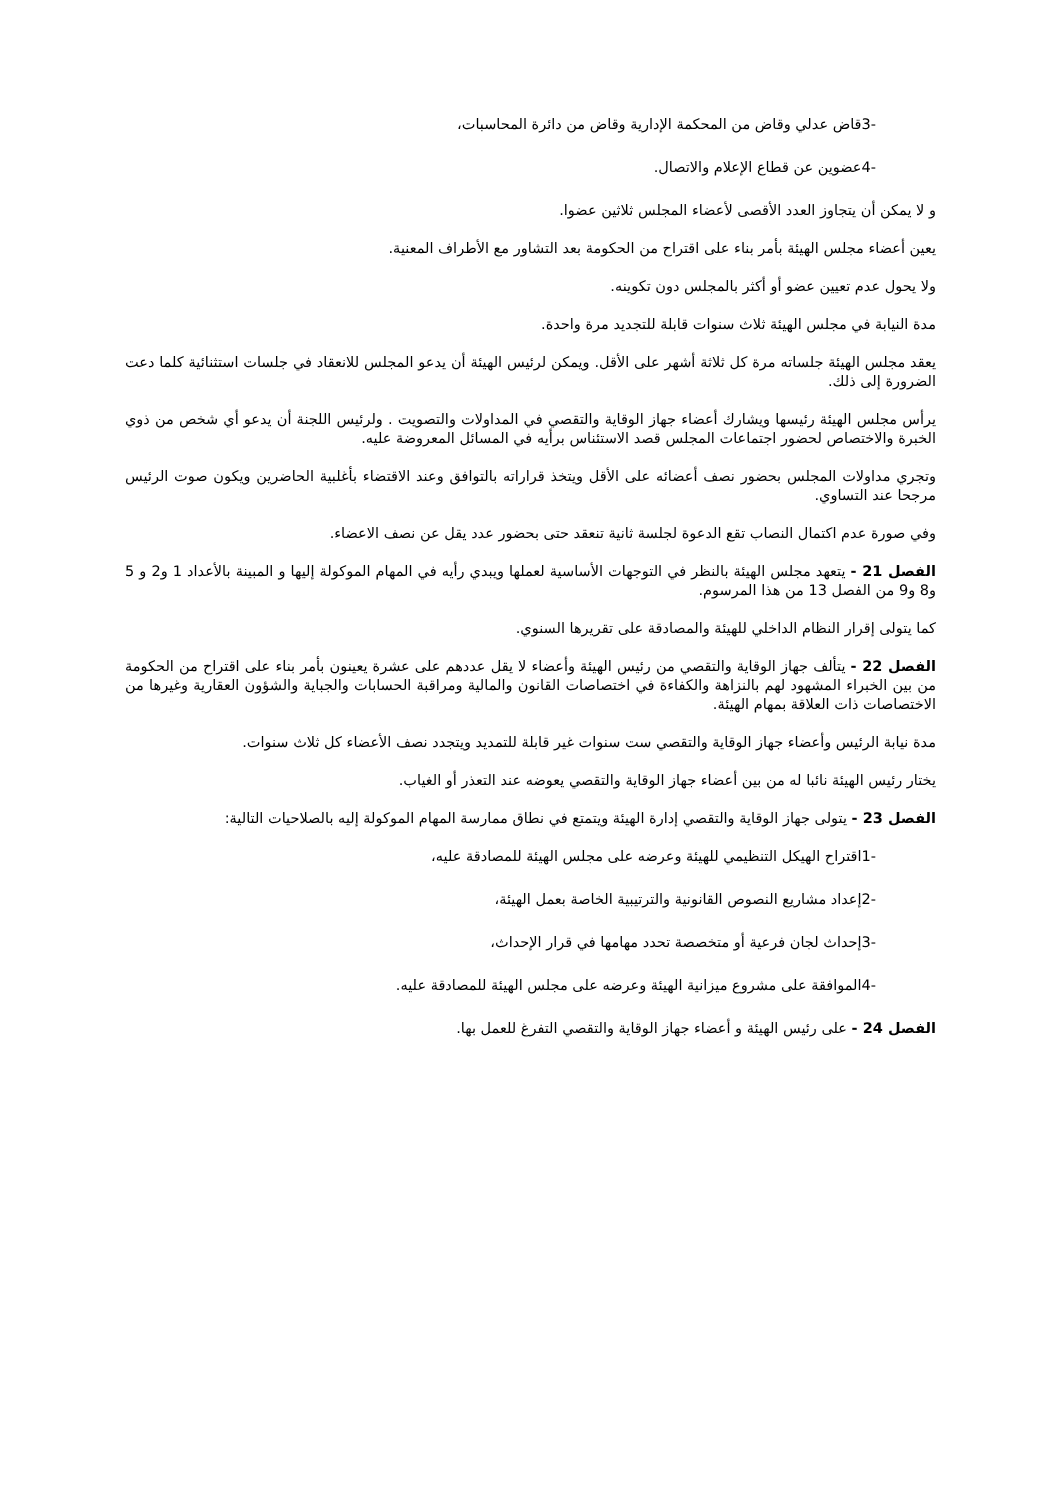-3قاض عدلي وقاض من المحكمة الإدارية وقاض من دائرة المحاسبات،
-4عضوين عن قطاع الإعلام والاتصال.
و لا يمكن أن يتجاوز العدد الأقصى لأعضاء المجلس ثلاثين عضوا.
يعين أعضاء مجلس الهيئة بأمر بناء على اقتراح من الحكومة بعد التشاور مع الأطراف المعنية.
ولا يحول عدم تعيين عضو أو أكثر بالمجلس دون تكوينه.
مدة النيابة في مجلس الهيئة ثلاث سنوات قابلة للتجديد مرة واحدة.
يعقد مجلس الهيئة جلساته مرة كل ثلاثة أشهر على الأقل. ويمكن لرئيس الهيئة أن يدعو المجلس للانعقاد في جلسات استثنائية كلما دعت الضرورة إلى ذلك.
يرأس مجلس الهيئة رئيسها ويشارك أعضاء جهاز الوقاية والتقصي في المداولات والتصويت . ولرئيس اللجنة أن يدعو أي شخص من ذوي الخبرة والاختصاص لحضور اجتماعات المجلس قصد الاستئناس برأيه في المسائل المعروضة عليه.
وتجري مداولات المجلس بحضور نصف أعضائه على الأقل ويتخذ قراراته بالتوافق وعند الاقتضاء بأغلبية الحاضرين ويكون صوت الرئيس مرجحا عند التساوي.
وفي صورة عدم اكتمال النصاب تقع الدعوة لجلسة ثانية تنعقد حتى بحضور عدد يقل عن نصف الاعضاء.
الفصل 21 - يتعهد مجلس الهيئة بالنظر في التوجهات الأساسية لعملها ويبدي رأيه في المهام الموكولة إليها و المبينة بالأعداد 1 و2 و 5 و8 و9 من الفصل 13 من هذا المرسوم.
كما يتولى إقرار النظام الداخلي للهيئة والمصادقة على تقريرها السنوي.
الفصل 22 - يتألف جهاز الوقاية والتقصي من رئيس الهيئة وأعضاء لا يقل عددهم على عشرة يعينون بأمر بناء على اقتراح من الحكومة من بين الخبراء المشهود لهم بالنزاهة والكفاءة في اختصاصات القانون والمالية ومراقبة الحسابات والجباية والشؤون العقارية وغيرها من الاختصاصات ذات العلاقة بمهام الهيئة.
مدة نيابة الرئيس وأعضاء جهاز الوقاية والتقصي ست سنوات غير قابلة للتمديد ويتجدد نصف الأعضاء كل ثلاث سنوات.
يختار رئيس الهيئة نائبا له من بين أعضاء جهاز الوقاية والتقصي يعوضه عند التعذر أو الغياب.
الفصل 23 - يتولى جهاز الوقاية والتقصي إدارة الهيئة ويتمتع في نطاق ممارسة المهام الموكولة إليه بالصلاحيات التالية:
-1اقتراح الهيكل التنظيمي للهيئة وعرضه على مجلس الهيئة للمصادقة عليه،
-2إعداد مشاريع النصوص القانونية والترتيبية الخاصة بعمل الهيئة،
-3إحداث لجان فرعية أو متخصصة تحدد مهامها في قرار الإحداث،
-4الموافقة على مشروع ميزانية الهيئة وعرضه على مجلس الهيئة للمصادقة عليه.
الفصل 24 - على رئيس الهيئة و أعضاء جهاز الوقاية والتقصي التفرغ للعمل بها.